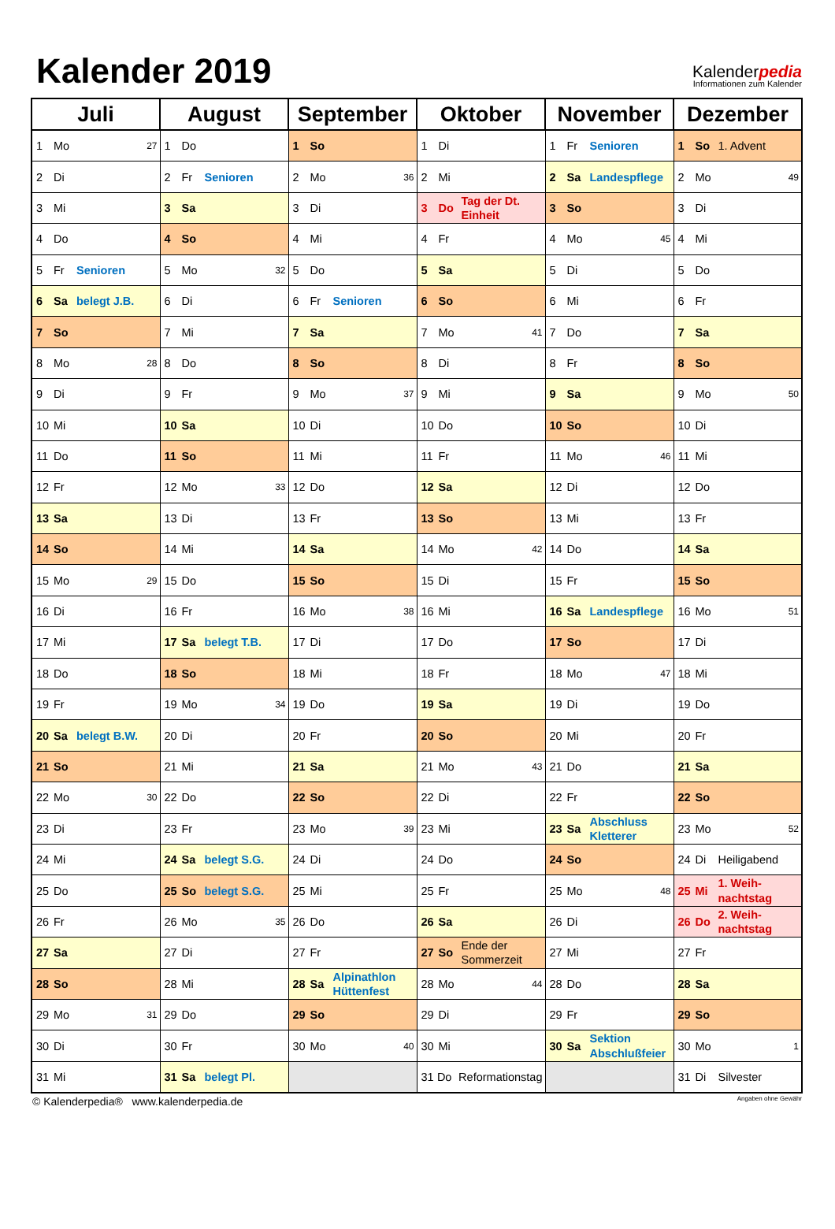Kalender 2019
Kalenderpedia
Informationen zum Kalender
| Juli | August | September | Oktober | November | Dezember |
| --- | --- | --- | --- | --- | --- |
| 1 Mo 27 | 1 Do | 1 So | 1 Di | 1 Fr Senioren | 1 So 1. Advent |
| 2 Di | 2 Fr Senioren | 2 Mo 36 | 2 Mi | 2 Sa Landespflege | 2 Mo 49 |
| 3 Mi | 3 Sa | 3 Di | 3 Do Tag der Dt. Einheit | 3 So | 3 Di |
| 4 Do | 4 So | 4 Mi | 4 Fr | 4 Mo 45 | 4 Mi |
| 5 Fr Senioren | 5 Mo 32 | 5 Do | 5 Sa | 5 Di | 5 Do |
| 6 Sa belegt J.B. | 6 Di | 6 Fr Senioren | 6 So | 6 Mi | 6 Fr |
| 7 So | 7 Mi | 7 Sa | 7 Mo 41 | 7 Do | 7 Sa |
| 8 Mo 28 | 8 Do | 8 So | 8 Di | 8 Fr | 8 So |
| 9 Di | 9 Fr | 9 Mo 37 | 9 Mi | 9 Sa | 9 Mo 50 |
| 10 Mi | 10 Sa | 10 Di | 10 Do | 10 So | 10 Di |
| 11 Do | 11 So | 11 Mi | 11 Fr | 11 Mo 46 | 11 Mi |
| 12 Fr | 12 Mo 33 | 12 Do | 12 Sa | 12 Di | 12 Do |
| 13 Sa | 13 Di | 13 Fr | 13 So | 13 Mi | 13 Fr |
| 14 So | 14 Mi | 14 Sa | 14 Mo 42 | 14 Do | 14 Sa |
| 15 Mo 29 | 15 Do | 15 So | 15 Di | 15 Fr | 15 So |
| 16 Di | 16 Fr | 16 Mo 38 | 16 Mi | 16 Sa Landespflege | 16 Mo 51 |
| 17 Mi | 17 Sa belegt T.B. | 17 Di | 17 Do | 17 So | 17 Di |
| 18 Do | 18 So | 18 Mi | 18 Fr | 18 Mo 47 | 18 Mi |
| 19 Fr | 19 Mo 34 | 19 Do | 19 Sa | 19 Di | 19 Do |
| 20 Sa belegt B.W. | 20 Di | 20 Fr | 20 So | 20 Mi | 20 Fr |
| 21 So | 21 Mi | 21 Sa | 21 Mo 43 | 21 Do | 21 Sa |
| 22 Mo 30 | 22 Do | 22 So | 22 Di | 22 Fr | 22 So |
| 23 Di | 23 Fr | 23 Mo 39 | 23 Mi | 23 Sa Abschluss Kletterer | 23 Mo 52 |
| 24 Mi | 24 Sa belegt S.G. | 24 Di | 24 Do | 24 So | 24 Di Heiligabend |
| 25 Do | 25 So belegt S.G. | 25 Mi | 25 Fr | 25 Mo 48 | 25 Mi 1. Weih- nachtstag |
| 26 Fr | 26 Mo 35 | 26 Do | 26 Sa | 26 Di | 26 Do 2. Weih- nachtstag |
| 27 Sa | 27 Di | 27 Fr | 27 So Ende der Sommerzeit | 27 Mi | 27 Fr |
| 28 So | 28 Mi | 28 Sa Alpinathlon Hüttenfest | 28 Mo 44 | 28 Do | 28 Sa |
| 29 Mo 31 | 29 Do | 29 So | 29 Di | 29 Fr | 29 So |
| 30 Di | 30 Fr | 30 Mo 40 | 30 Mi | 30 Sa Sektion Abschlußfeier | 30 Mo 1 |
| 31 Mi | 31 Sa belegt Pl. | | 31 Do Reformationstag | | 31 Di Silvester |
© Kalenderpedia® www.kalenderpedia.de Angaben ohne Gewähr